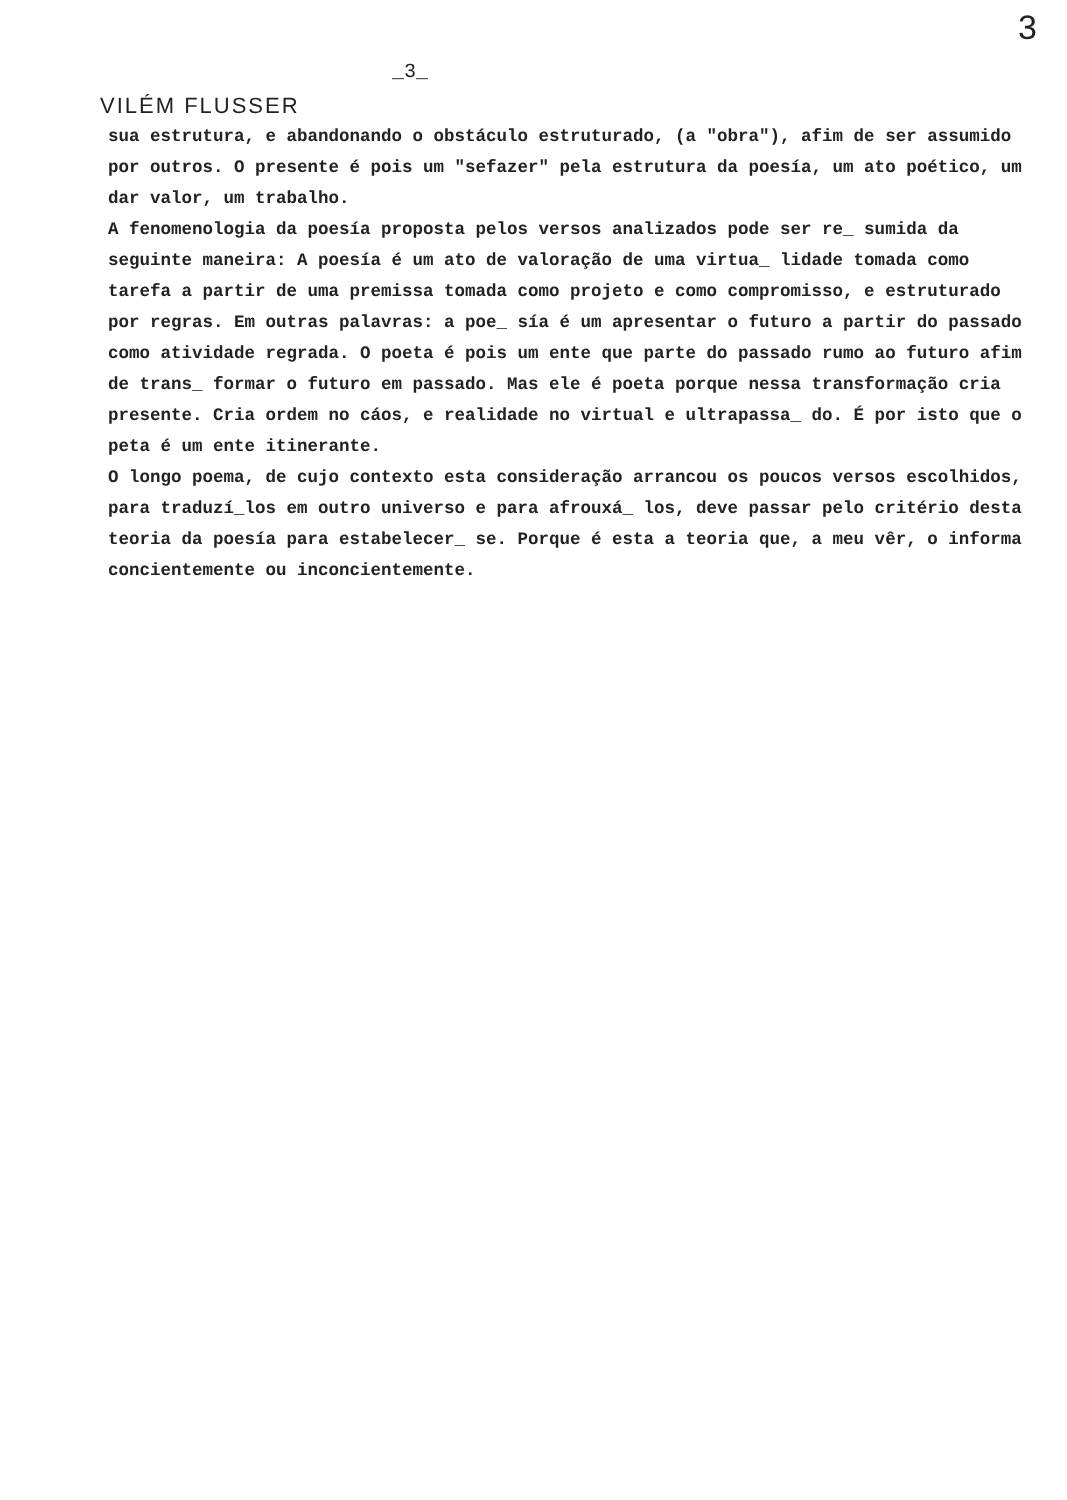3
_3_
VILÉM FLUSSER
sua estrutura, e abandonando o obstáculo estruturado, (a "obra"), afim de ser assumido por outros. O presente é pois um "sefazer" pela estrutura da poesía, um ato poético, um dar valor, um trabalho.
A fenomenologia da poesía proposta pelos versos analizados pode ser re_ sumida da seguinte maneira: A poesía é um ato de valoração de uma virtua_ lidade tomada como tarefa a partir de uma premissa tomada como projeto e como compromisso, e estruturado por regras. Em outras palavras: a poe_ sía é um apresentar o futuro a partir do passado como atividade regrada. O poeta é pois um ente que parte do passado rumo ao futuro afim de trans_ formar o futuro em passado. Mas ele é poeta porque nessa transformação cria presente. Cria ordem no cáos, e realidade no virtual e ultrapassa_ do. É por isto que o peta é um ente itinerante.
O longo poema, de cujo contexto esta consideração arrancou os poucos versos escolhidos, para traduzí_los em outro universo e para afrouxá_ los, deve passar pelo critério desta teoria da poesía para estabelecer_ se. Porque é esta a teoria que, a meu vêr, o informa concientemente ou inconcientemente.